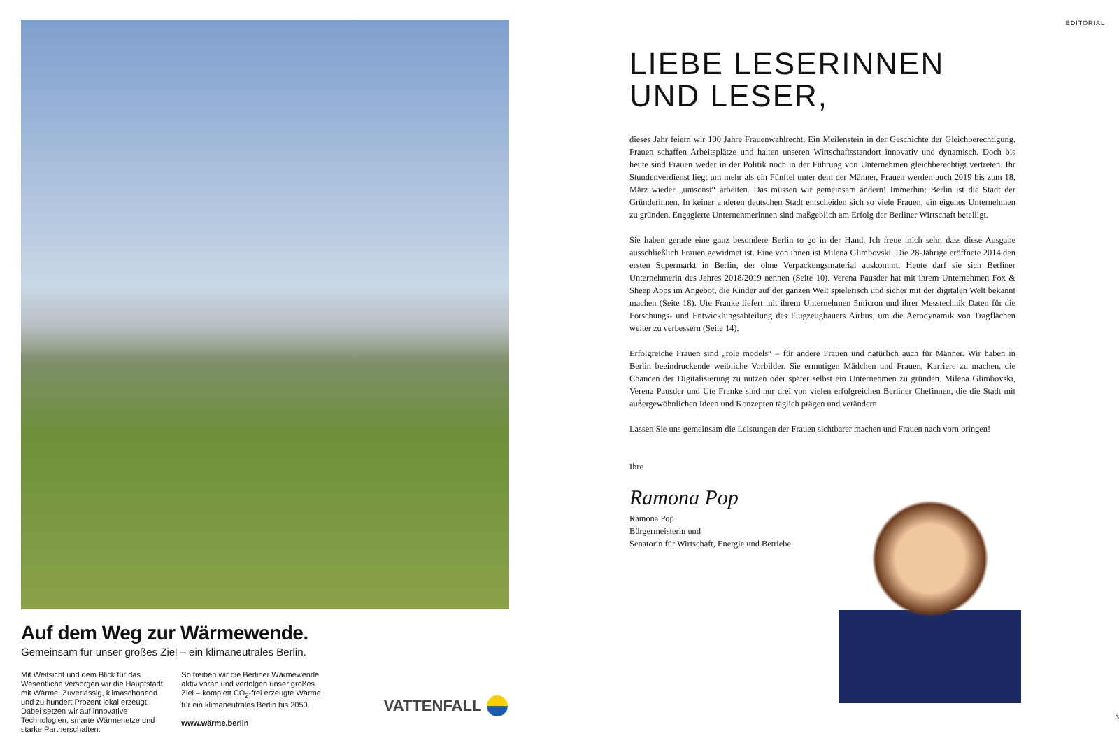Auf dem Weg zur Wärmewende.
Gemeinsam für unser großes Ziel – ein klimaneutrales Berlin.
Mit Weitsicht und dem Blick für das Wesentliche versorgen wir die Hauptstadt mit Wärme. Zuverlässig, klimaschonend und zu hundert Prozent lokal erzeugt. Dabei setzen wir auf innovative Technologien, smarte Wärmenetze und starke Partnerschaften.
So treiben wir die Berliner Wärmewende aktiv voran und verfolgen unser großes Ziel – komplett CO<sub>2</sub>-frei erzeugte Wärme für ein klimaneutrales Berlin bis 2050.
www.wärme.berlin
VATTENFALL
EDITORIAL
LIEBE LESERINNEN
UND LESER,
dieses Jahr feiern wir 100 Jahre Frauenwahlrecht. Ein Meilenstein in der Geschichte der Gleichberechtigung. Frauen schaffen Arbeitsplätze und halten unseren Wirtschaftsstandort innovativ und dynamisch. Doch bis heute sind Frauen weder in der Politik noch in der Führung von Unternehmen gleichberechtigt vertreten. Ihr Stundenverdienst liegt um mehr als ein Fünftel unter dem der Männer, Frauen werden auch 2019 bis zum 18. März wieder „umsonst“ arbeiten. Das müssen wir gemeinsam ändern! Immerhin: Berlin ist die Stadt der Gründerinnen. In keiner anderen deutschen Stadt entscheiden sich so viele Frauen, ein eigenes Unternehmen zu gründen. Engagierte Unternehmerinnen sind maßgeblich am Erfolg der Berliner Wirtschaft beteiligt.
Sie haben gerade eine ganz besondere Berlin to go in der Hand. Ich freue mich sehr, dass diese Ausgabe ausschließlich Frauen gewidmet ist. Eine von ihnen ist Milena Glimbovski. Die 28-Jährige eröffnete 2014 den ersten Supermarkt in Berlin, der ohne Verpackungsmaterial auskommt. Heute darf sie sich Berliner Unternehmerin des Jahres 2018/2019 nennen (Seite 10). Verena Pausder hat mit ihrem Unternehmen Fox & Sheep Apps im Angebot, die Kinder auf der ganzen Welt spielerisch und sicher mit der digitalen Welt bekannt machen (Seite 18). Ute Franke liefert mit ihrem Unternehmen 5micron und ihrer Messtechnik Daten für die Forschungs- und Entwicklungsabteilung des Flugzeugbauers Airbus, um die Aerodynamik von Tragflächen weiter zu verbessern (Seite 14).
Erfolgreiche Frauen sind „role models“ – für andere Frauen und natürlich auch für Männer. Wir haben in Berlin beeindruckende weibliche Vorbilder. Sie ermutigen Mädchen und Frauen, Karriere zu machen, die Chancen der Digitalisierung zu nutzen oder später selbst ein Unternehmen zu gründen. Milena Glimbovski, Verena Pausder und Ute Franke sind nur drei von vielen erfolgreichen Berliner Chefinnen, die die Stadt mit außergewöhnlichen Ideen und Konzepten täglich prägen und verändern.
Lassen Sie uns gemeinsam die Leistungen der Frauen sichtbarer machen und Frauen nach vorn bringen!
Ihre
Ramona Pop
Ramona Pop
Bürgermeisterin und
Senatorin für Wirtschaft, Energie und Betriebe
3